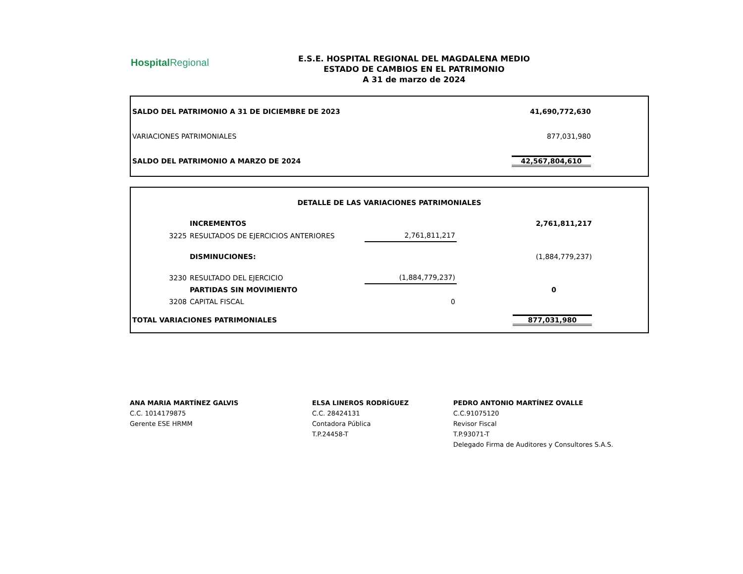Hospital Regional
E.S.E. HOSPITAL REGIONAL DEL MAGDALENA MEDIO
ESTADO DE CAMBIOS EN EL PATRIMONIO
A 31 de marzo de 2024
| SALDO DEL PATRIMONIO A 31 DE DICIEMBRE DE 2023 | 41,690,772,630 | |
| VARIACIONES PATRIMONIALES | 877,031,980 | |
| SALDO DEL PATRIMONIO A MARZO DE 2024 | 42,567,804,610 | |
| DETALLE DE LAS VARIACIONES PATRIMONIALES | | | | |
| | INCREMENTOS | | 2,761,811,217 | |
| 3225 | RESULTADOS DE EJERCICIOS ANTERIORES | 2,761,811,217 | | |
| | DISMINUCIONES: | | (1,884,779,237) | |
| 3230 | RESULTADO DEL EJERCICIO | (1,884,779,237) | | |
| | PARTIDAS SIN MOVIMIENTO | | 0 | |
| 3208 | CAPITAL FISCAL | 0 | | |
| TOTAL VARIACIONES PATRIMONIALES | | | 877,031,980 | |
ANA MARIA MARTÍNEZ GALVIS
C.C. 1014179875
Gerente ESE HRMM
ELSA LINEROS RODRÍGUEZ
C.C. 28424131
Contadora Pública
T.P.24458-T
PEDRO ANTONIO MARTÍNEZ OVALLE
C.C.91075120
Revisor Fiscal
T.P.93071-T
Delegado Firma de Auditores y Consultores S.A.S.